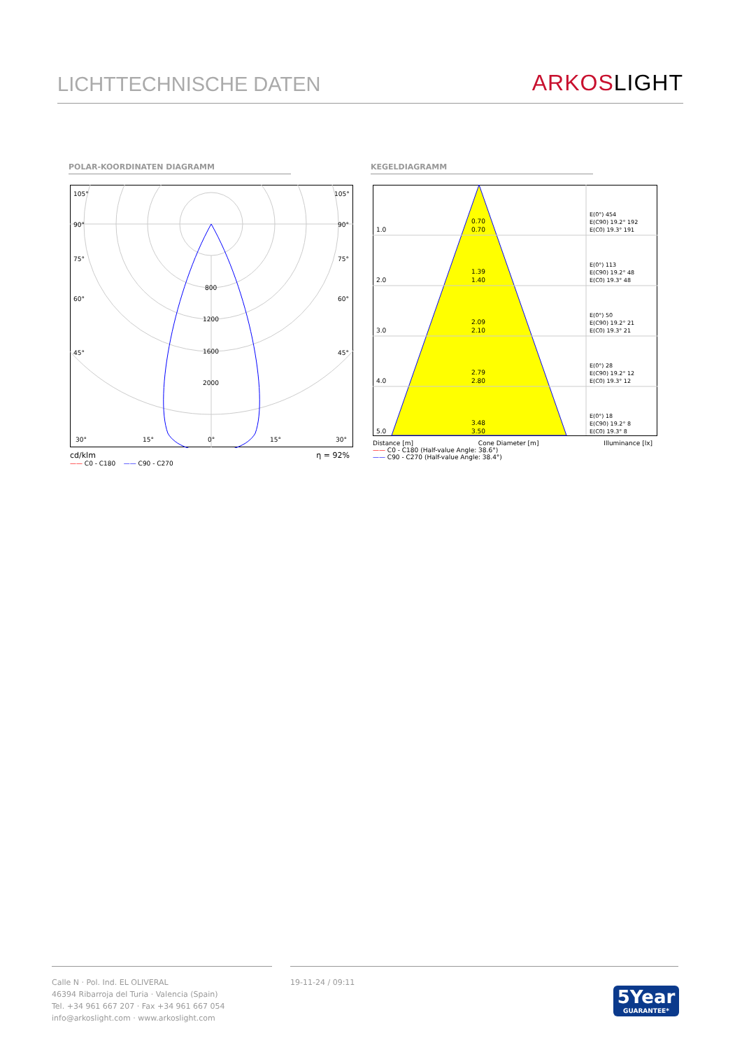LICHTTECHNISCHE DATEN
ARKOS LIGHT
POLAR-KOORDINATEN DIAGRAMM KEGELDIAGRAMM
105°
105°
90°
90°
75°
75°
60°
60°
45°
45°
800
1200
1600
2000
30°
15°
0°
15°
30°
cd/klm η = 92%
—— C0 - C180 —— C90 - C270
1.0
0.70
0.70
2.0
1.39
1.40
3.0
2.09
2.10
4.0
2.79
2.80
5.0
3.48
3.50
E(0°) 454
E(C90) 19.2° 192
E(C0) 19.3° 191
E(0°) 113
E(C90) 19.2° 48
E(C0) 19.3° 48
E(0°) 50
E(C90) 19.2° 21
E(C0) 19.3° 21
E(0°) 28
E(C90) 19.2° 12
E(C0) 19.3° 12
E(0°) 18
E(C90) 19.2° 8
E(C0) 19.3° 8
Distance [m] Cone Diameter [m] Illuminance [lx]
—— C0 - C180 (Half-value Angle: 38.6°)
—— C90 - C270 (Half-value Angle: 38.4°)
Calle N · Pol. Ind. EL OLIVERAL
46394 Ribarroja del Turia · Valencia (Spain)
Tel. +34 961 667 207 · Fax +34 961 667 054
info@arkoslight.com · www.arkoslight.com
19-11-24 / 09:11
5Year
GUARANTEE*